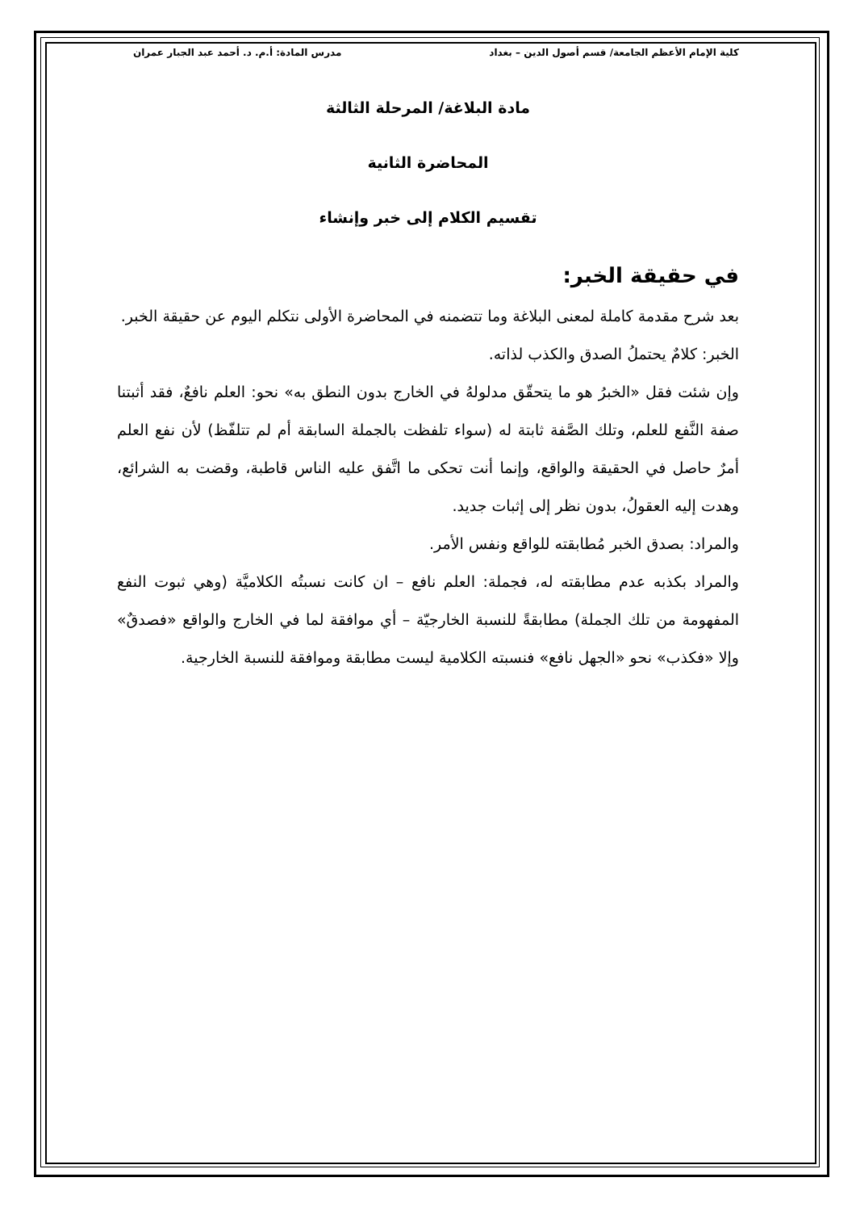كلية الإمام الأعظم الجامعة/ قسم أصول الدين – بغداد مدرس المادة: أ.م. د. أحمد عبد الجبار عمران
مادة البلاغة/ المرحلة الثالثة
المحاضرة الثانية
تقسيم الكلام إلى خبر وإنشاء
في حقيقة الخبر:
بعد شرح مقدمة كاملة لمعنى البلاغة وما تتضمنه في المحاضرة الأولى نتكلم اليوم عن حقيقة الخبر.
الخبر: كلامٌ يحتملُ الصدق والكذب لذاته.
وإن شئت فقل «الخبرُ هو ما يتحقّق مدلولهُ في الخارج بدون النطق به» نحو: العلم نافعٌ، فقد أثبتنا صفة النَّفع للعلم، وتلك الصَّفة ثابتة له (سواء تلفظت بالجملة السابقة أم لم تتلفّظ) لأن نفع العلم أمرٌ حاصل في الحقيقة والواقع، وإنما أنت تحكى ما اتَّفق عليه الناس قاطبة، وقضت به الشرائع، وهدت إليه العقولُ، بدون نظر إلى إثبات جديد.
والمراد: بصدق الخبر مُطابقته للواقع ونفس الأمر.
والمراد بكذبه عدم مطابقته له، فجملة: العلم نافع – ان كانت نسبتُه الكلاميَّة (وهي ثبوت النفع المفهومة من تلك الجملة) مطابقةً للنسبة الخارجيّة – أي موافقة لما في الخارج والواقع «فصدقٌ» وإلا «فكذب» نحو «الجهل نافع» فنسبته الكلامية ليست مطابقة وموافقة للنسبة الخارجية.